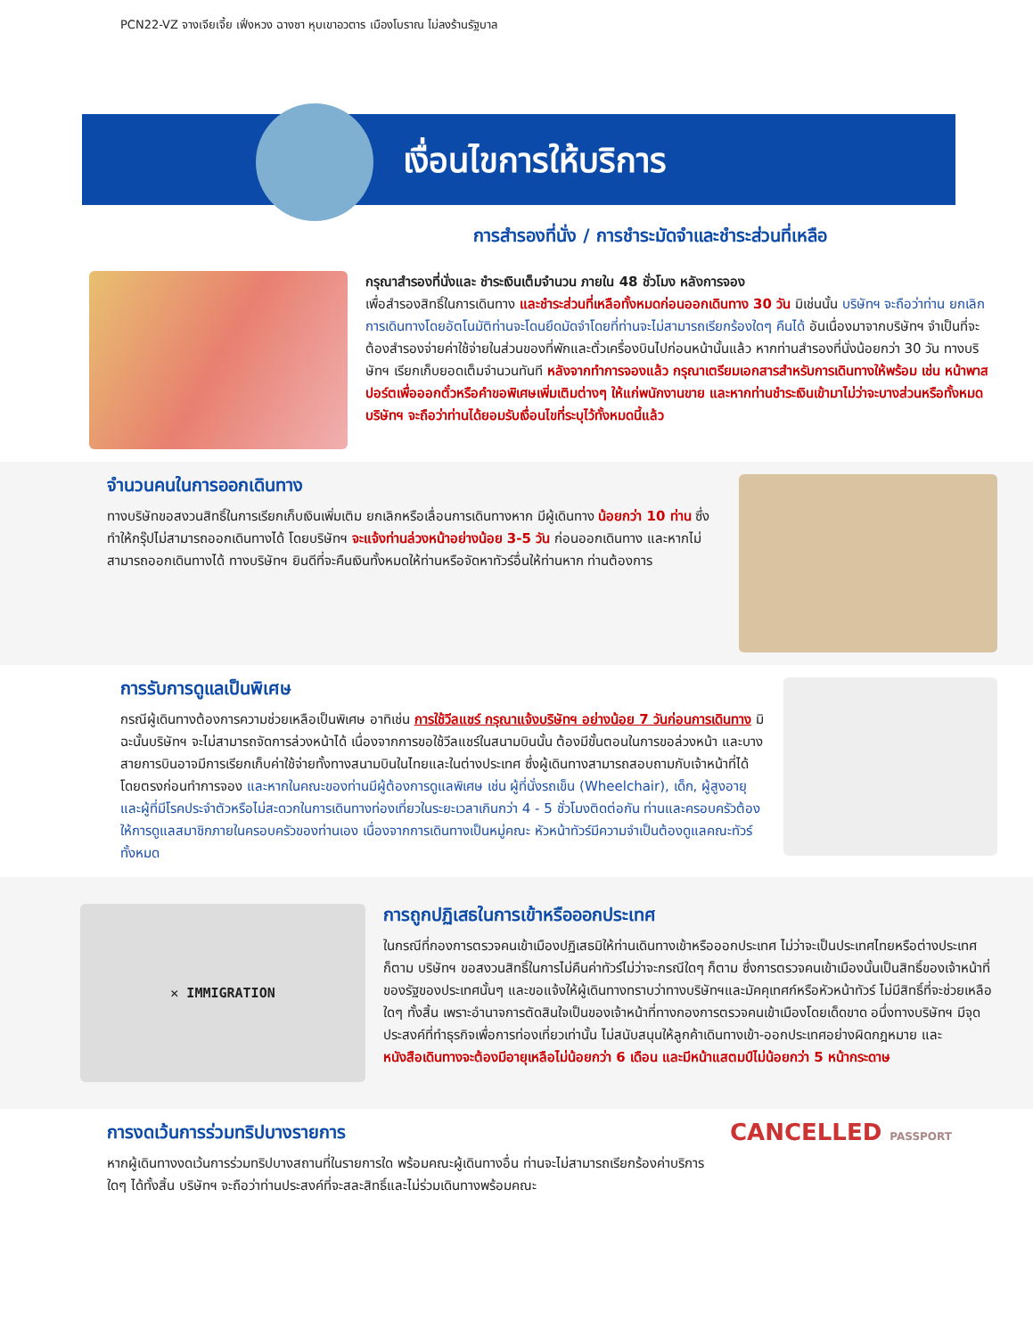PCN22-VZ จางเจียเจี้ย เฟิ่งหวง ฉางซา หุบเขาอวตาร เมืองโบราณ ไม่ลงร้านรัฐบาล
เงื่อนไขการให้บริการ
การสำรองที่นั่ง / การชำระมัดจำและชำระส่วนที่เหลือ
กรุณาสำรองที่นั่งและ ชำระเงินเต็มจำนวน ภายใน 48 ชั่วโมง หลังการจอง
เพื่อสำรองสิทธิ์ในการเดินทาง และชำระส่วนที่เหลือทั้งหมดก่อนออกเดินทาง 30 วัน มิเช่นนั้น บริษัทฯ จะถือว่าท่าน ยกเลิกการเดินทางโดยอัตโนมัติท่านจะโดนยึดมัดจำโดยที่ท่านจะไม่สามารถเรียกร้องใดๆ คืนได้ อันเนื่องมาจากบริษัทฯ จำเป็นที่จะต้องสำรองจ่ายค่าใช้จ่ายในส่วนของที่พักและตั๋วเครื่องบินไปก่อนหน้านั้นแล้ว หากท่านสำรองที่นั่งน้อยกว่า 30 วัน ทางบริษัทฯ เรียกเก็บยอดเต็มจำนวนทันที หลังจากทำการจองแล้ว กรุณาเตรียมเอกสารสำหรับการเดินทางให้พร้อม เช่น หน้าพาสปอร์ตเพื่อออกตั๋วหรือคำขอพิเศษเพิ่มเติมต่างๆ ให้แก่พนักงานขาย และหากท่านชำระเงินเข้ามาไม่ว่าจะบางส่วนหรือทั้งหมด บริษัทฯ จะถือว่าท่านได้ยอมรับเงื่อนไขที่ระบุไว้ทั้งหมดนี้แล้ว
จำนวนคนในการออกเดินทาง
ทางบริษัทขอสงวนสิทธิ์ในการเรียกเก็บเงินเพิ่มเติม ยกเลิกหรือเลื่อนการเดินทางหาก มีผู้เดินทาง น้อยกว่า 10 ท่าน ซึ่งทำให้กรุ๊ปไม่สามารถออกเดินทางได้ โดยบริษัทฯ จะแจ้งท่านล่วงหน้าอย่างน้อย 3-5 วัน ก่อนออกเดินทาง และหากไม่สามารถออกเดินทางได้ ทางบริษัทฯ ยินดีที่จะคืนเงินทั้งหมดให้ท่านหรือจัดหาทัวร์อื่นให้ท่านหาก ท่านต้องการ
การรับการดูแลเป็นพิเศษ
กรณีผู้เดินทางต้องการความช่วยเหลือเป็นพิเศษ อาทิเช่น การใช้วีลแชร์ กรุณาแจ้งบริษัทฯ อย่างน้อย 7 วันก่อนการเดินทาง มิฉะนั้นบริษัทฯ จะไม่สามารถจัดการล่วงหน้าได้ เนื่องจากการขอใช้วีลแชร์ในสนามบินนั้น ต้องมีขั้นตอนในการขอล่วงหน้า และบางสายการบินอาจมีการเรียกเก็บค่าใช้จ่ายทั้งทางสนามบินในไทยและในต่างประเทศ ซึ่งผู้เดินทางสามารถสอบถามกับเจ้าหน้าที่ได้โดยตรงก่อนทำการจอง และหากในคณะของท่านมีผู้ต้องการดูแลพิเศษ เช่น ผู้ที่นั่งรถเข็น (Wheelchair), เด็ก, ผู้สูงอายุและผู้ที่มีโรคประจำตัวหรือไม่สะดวกในการเดินทางท่องเที่ยวในระยะเวลาเกินกว่า 4 - 5 ชั่วโมงติดต่อกัน ท่านและครอบครัวต้องให้การดูแลสมาชิกภายในครอบครัวของท่านเอง เนื่องจากการเดินทางเป็นหมู่คณะ หัวหน้าทัวร์มีความจำเป็นต้องดูแลคณะทัวร์ทั้งหมด
✕ IMMIGRATION
การถูกปฏิเสธในการเข้าหรือออกประเทศ
ในกรณีที่กองการตรวจคนเข้าเมืองปฏิเสธมิให้ท่านเดินทางเข้าหรือออกประเทศ ไม่ว่าจะเป็นประเทศไทยหรือต่างประเทศก็ตาม บริษัทฯ ขอสงวนสิทธิ์ในการไม่คืนค่าทัวร์ไม่ว่าจะกรณีใดๆ ก็ตาม ซึ่งการตรวจคนเข้าเมืองนั้นเป็นสิทธิ์ของเจ้าหน้าที่ของรัฐของประเทศนั้นๆ และขอแจ้งให้ผู้เดินทางทราบว่าทางบริษัทฯและมัคคุเทศก์หรือหัวหน้าทัวร์ ไม่มีสิทธิ์ที่จะช่วยเหลือใดๆ ทั้งสิ้น เพราะอำนาจการตัดสินใจเป็นของเจ้าหน้าที่ทางกองการตรวจคนเข้าเมืองโดยเด็ดขาด อนึ่งทางบริษัทฯ มีจุดประสงค์ที่ทำธุรกิจเพื่อการท่องเที่ยวเท่านั้น ไม่สนับสนุนให้ลูกค้าเดินทางเข้า-ออกประเทศอย่างผิดกฎหมาย และ หนังสือเดินทางจะต้องมีอายุเหลือไม่น้อยกว่า 6 เดือน และมีหน้าแสตมป์ไม่น้อยกว่า 5 หน้ากระดาษ
การงดเว้นการร่วมทริปบางรายการ
หากผู้เดินทางงดเว้นการร่วมทริปบางสถานที่ในรายการใด พร้อมคณะผู้เดินทางอื่น ท่านจะไม่สามารถเรียกร้องค่าบริการใดๆ ได้ทั้งสิ้น บริษัทฯ จะถือว่าท่านประสงค์ที่จะสละสิทธิ์และไม่ร่วมเดินทางพร้อมคณะ
CANCELLED PASSPORT